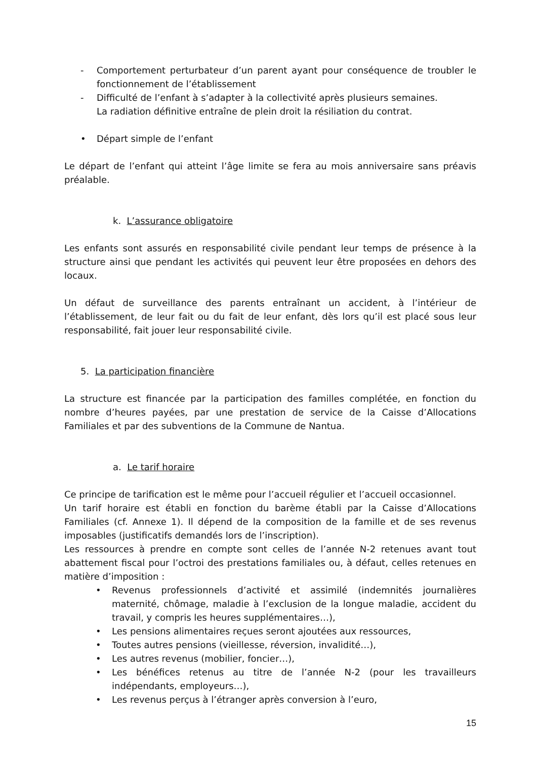- Comportement perturbateur d’un parent ayant pour conséquence de troubler le fonctionnement de l’établissement
- Difficulté de l’enfant à s’adapter à la collectivité après plusieurs semaines.
La radiation définitive entraîne de plein droit la résiliation du contrat.
• Départ simple de l’enfant
Le départ de l’enfant qui atteint l’âge limite se fera au mois anniversaire sans préavis préalable.
k. L’assurance obligatoire
Les enfants sont assurés en responsabilité civile pendant leur temps de présence à la structure ainsi que pendant les activités qui peuvent leur être proposées en dehors des locaux.
Un défaut de surveillance des parents entraînant un accident, à l’intérieur de l’établissement, de leur fait ou du fait de leur enfant, dès lors qu’il est placé sous leur responsabilité, fait jouer leur responsabilité civile.
5. La participation financière
La structure est financée par la participation des familles complétée, en fonction du nombre d’heures payées, par une prestation de service de la Caisse d’Allocations Familiales et par des subventions de la Commune de Nantua.
a. Le tarif horaire
Ce principe de tarification est le même pour l’accueil régulier et l’accueil occasionnel.
Un tarif horaire est établi en fonction du barème établi par la Caisse d’Allocations Familiales (cf. Annexe 1). Il dépend de la composition de la famille et de ses revenus imposables (justificatifs demandés lors de l’inscription).
Les ressources à prendre en compte sont celles de l’année N-2 retenues avant tout abattement fiscal pour l’octroi des prestations familiales ou, à défaut, celles retenues en matière d’imposition :
• Revenus professionnels d’activité et assimilé (indemnités journalières maternité, chômage, maladie à l’exclusion de la longue maladie, accident du travail, y compris les heures supplémentaires…),
• Les pensions alimentaires reçues seront ajoutées aux ressources,
• Toutes autres pensions (vieillesse, réversion, invalidité…),
• Les autres revenus (mobilier, foncier…),
• Les bénéfices retenus au titre de l’année N-2 (pour les travailleurs indépendants, employeurs…),
• Les revenus perçus à l’étranger après conversion à l’euro,
15